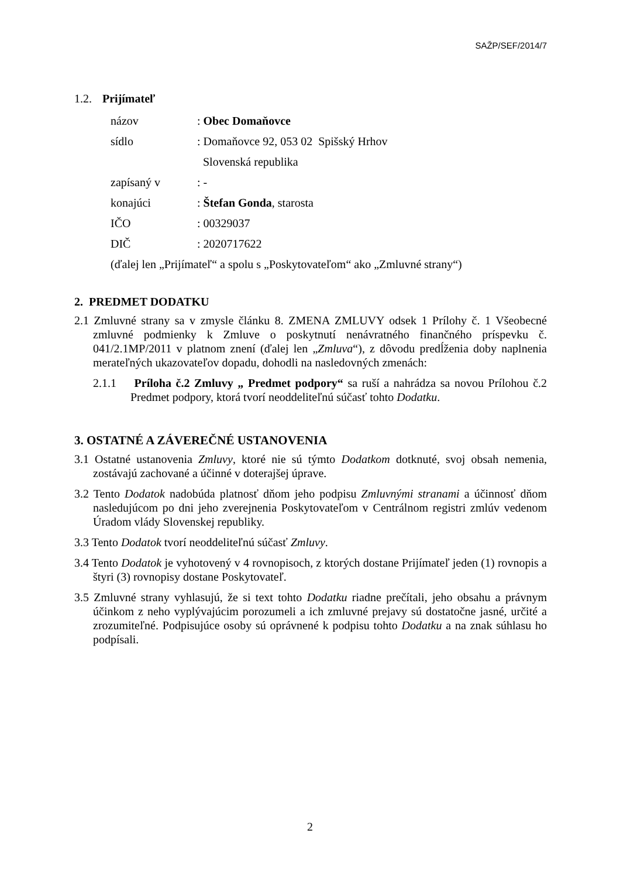SAŽP/SEF/2014/7
1.2. Prijímateľ
názov: Obec Domaňovce
sídlo: Domaňovce 92, 053 02 Spišský Hrhov
Slovenská republika
zapísaný v: -
konajúci: Štefan Gonda, starosta
IČO: 00329037
DIČ: 2020717622
(ďalej len „Prijímateľ“ a spolu s „Poskytovateľom“ ako „Zmluvné strany“)
2. PREDMET DODATKU
2.1 Zmluvné strany sa v zmysle článku 8. ZMENA ZMLUVY odsek 1 Prílohy č. 1 Všeobecné zmluvné podmienky k Zmluve o poskytnutí nenávratného finančného príspevku č. 041/2.1MP/2011 v platnom znení (ďalej len „Zmluva“), z dôvodu predĺženia doby naplnenia merateľných ukazovateľov dopadu, dohodli na nasledovných zmenách:
2.1.1 Príloha č.2 Zmluvy „ Predmet podpory“ sa ruší a nahrádza sa novou Prílohou č.2 Predmet podpory, ktorá tvorí neoddeliteľnú súčasť tohto Dodatku.
3. OSTATNÉ A ZÁVEREČNÉ USTANOVENIA
3.1 Ostatné ustanovenia Zmluvy, ktoré nie sú týmto Dodatkom dotknuté, svoj obsah nemenia, zostávajú zachované a účinné v doterajšej úprave.
3.2 Tento Dodatok nadobúda platnosť dňom jeho podpisu Zmluvnými stranami a účinnosť dňom nasledujúcom po dni jeho zverejnenia Poskytovateľom v Centrálnom registri zmlúv vedenom Úradom vlády Slovenskej republiky.
3.3 Tento Dodatok tvorí neoddeliteľnú súčasť Zmluvy.
3.4 Tento Dodatok je vyhotovený v 4 rovnopisoch, z ktorých dostane Prijímateľ jeden (1) rovnopis a štyri (3) rovnopisy dostane Poskytovateľ.
3.5 Zmluvné strany vyhlasujú, že si text tohto Dodatku riadne prečítali, jeho obsahu a právnym účinkom z neho vyplývajúcim porozumeli a ich zmluvné prejavy sú dostatočne jasné, určité a zrozumiteľné. Podpisujúce osoby sú oprávnené k podpisu tohto Dodatku a na znak súhlasu ho podpísali.
2